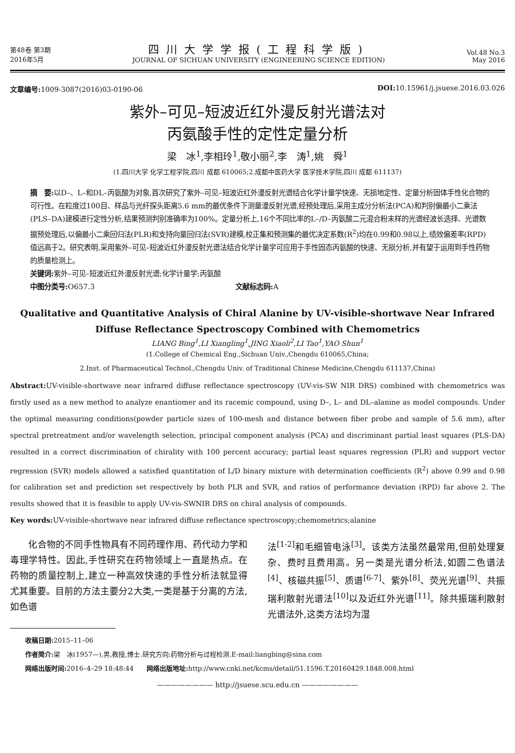第48卷 第3期
2016年5月
四川大学学报(工程科学版)
JOURNAL OF SICHUAN UNIVERSITY (ENGINEERING SCIENCE EDITION)
Vol.48 No.3
May 2016
文章编号: 1009-3087(2016)03-0190-06 DOI: 10.15961/j.jsuese.2016.03.026
紫外–可见–短波近红外漫反射光谱法对
丙氨酸手性的定性定量分析
梁　冰<sup>1</sup>,李相玲<sup>1</sup>,敬小丽<sup>2</sup>,李　涛<sup>1</sup>,姚　舜<sup>1</sup>
(1.四川大学 化学工程学院,四川 成都 610065;2.成都中医药大学 医学技术学院,四川 成都 611137)
摘　要: 以D–、L–和DL–丙氨酸为对象,首次研究了紫外–可见–短波近红外漫反射光谱结合化学计量学快速、无损地定性、定量分析固体手性化合物的可行性。在粒度过100目、样品与光纤探头距离5.6 mm的最优条件下测量漫反射光谱,经预处理后,采用主成分分析法(PCA)和判别偏最小二乘法(PLS–DA)建模进行定性分析,结果预测判别准确率为100%。定量分析上,16个不同比率的L–/D–丙氨酸二元混合粉末样的光谱经波长选择、光谱数据预处理后,以偏最小二乘回归法(PLR)和支持向量回归法(SVR)建模,校正集和预测集的最优决定系数(R<sup>2</sup>)均在0.99和0.98以上,绩效偏差率(RPD)值远高于2。研究表明,采用紫外–可见–短波近红外漫反射光谱法结合化学计量学可应用于手性固态丙氨酸的快速、无损分析,并有望于运用到手性药物的质量检测上。
关键词: 紫外–可见–短波近红外漫反射光谱;化学计量学;丙氨酸
中图分类号: O657.3　　　　　　　　　　　　　　　　　　　　文献标志码: A
Qualitative and Quantitative Analysis of Chiral Alanine by UV-visible-shortwave Near Infrared Diffuse Reflectance Spectroscopy Combined with Chemometrics
LIANG Bing<sup>1</sup>,LI Xiangling<sup>1</sup>,JING Xiaoli<sup>2</sup>,LI Tao<sup>1</sup>,YAO Shun<sup>1</sup>
(1.College of Chemical Eng.,Sichuan Univ.,Chengdu 610065,China;
2.Inst. of Pharmaceutical Technol.,Chengdu Univ. of Traditional Chinese Medicine,Chengdu 611137,China)
Abstract: UV-visible-shortwave near infrared diffuse reflectance spectroscopy (UV-vis-SW NIR DRS) combined with chemometrics was firstly used as a new method to analyze enantiomer and its racemic compound, using D–, L– and DL–alanine as model compounds. Under the optimal measuring conditions(powder particle sizes of 100-mesh and distance between fiber probe and sample of 5.6 mm), after spectral pretreatment and/or wavelength selection, principal component analysis (PCA) and discriminant partial least squares (PLS-DA) resulted in a correct discrimination of chirality with 100 percent accuracy; partial least squares regression (PLR) and support vector regression (SVR) models allowed a satisfied quantitation of L/D binary mixture with determination coefficients (R<sup>2</sup>) above 0.99 and 0.98 for calibration set and prediction set respectively by both PLR and SVR, and ratios of performance deviation (RPD) far above 2. The results showed that it is feasible to apply UV-vis-SWNIR DRS on chiral analysis of compounds.
Key words: UV-visible-shortwave near infrared diffuse reflectance spectroscopy;chemometrics;alanine
　　化合物的不同手性物具有不同药理作用、药代动力学和毒理学特性。因此,手性研究在药物领域上一直是热点。在药物的质量控制上,建立一种高效快速的手性分析法就显得尤其重要。目前的方法主要分2大类,一类是基于分离的方法,如色谱
法<sup>[1-2]</sup>和毛细管电泳<sup>[3]</sup>。该类方法虽然最常用,但前处理复杂、费时且费用高。另一类是光谱分析法,如圆二色谱法<sup>[4]</sup>、核磁共振<sup>[5]</sup>、质谱<sup>[6-7]</sup>、紫外<sup>[8]</sup>、荧光光谱<sup>[9]</sup>、共振瑞利散射光谱法<sup>[10]</sup>以及近红外光谱<sup>[11]</sup>。除共振瑞利散射光谱法外,这类方法均为湿
收稿日期: 2015–11–06
作者简介: 梁　冰(1957—),男,教授,博士.研究方向:药物分析与过程检测.E-mail:liangbing@sina.com
网络出版时间: 2016–4–29 18:48:44　　网络出版地址: http://www.cnki.net/kcms/detail/51.1596.T.20160429.1848.008.html
———————— http://jsuese.scu.edu.cn ————————